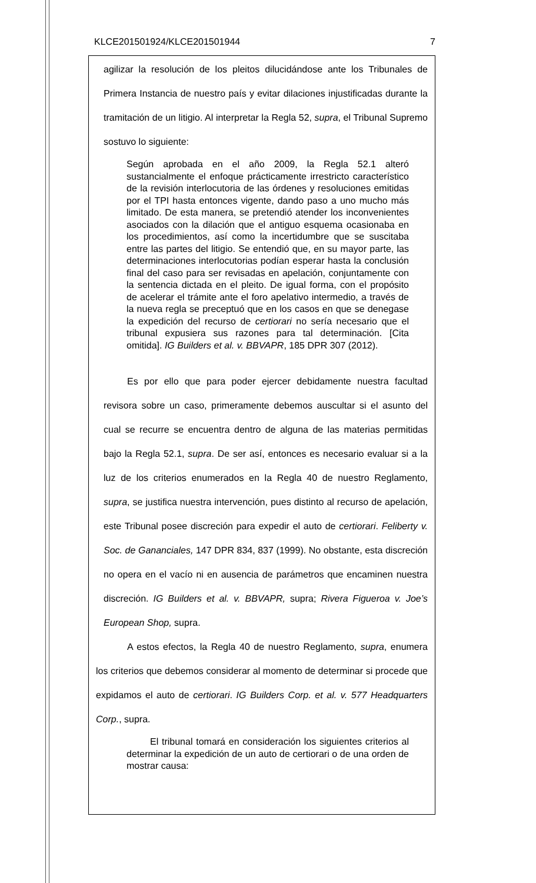KLCE201501924/KLCE201501944 7
agilizar la resolución de los pleitos dilucidándose ante los Tribunales de Primera Instancia de nuestro país y evitar dilaciones injustificadas durante la tramitación de un litigio. Al interpretar la Regla 52, supra, el Tribunal Supremo sostuvo lo siguiente:
Según aprobada en el año 2009, la Regla 52.1 alteró sustancialmente el enfoque prácticamente irrestricto característico de la revisión interlocutoria de las órdenes y resoluciones emitidas por el TPI hasta entonces vigente, dando paso a uno mucho más limitado. De esta manera, se pretendió atender los inconvenientes asociados con la dilación que el antiguo esquema ocasionaba en los procedimientos, así como la incertidumbre que se suscitaba entre las partes del litigio. Se entendió que, en su mayor parte, las determinaciones interlocutorias podían esperar hasta la conclusión final del caso para ser revisadas en apelación, conjuntamente con la sentencia dictada en el pleito. De igual forma, con el propósito de acelerar el trámite ante el foro apelativo intermedio, a través de la nueva regla se preceptuó que en los casos en que se denegase la expedición del recurso de certiorari no sería necesario que el tribunal expusiera sus razones para tal determinación. [Cita omitida]. IG Builders et al. v. BBVAPR, 185 DPR 307 (2012).
Es por ello que para poder ejercer debidamente nuestra facultad revisora sobre un caso, primeramente debemos auscultar si el asunto del cual se recurre se encuentra dentro de alguna de las materias permitidas bajo la Regla 52.1, supra. De ser así, entonces es necesario evaluar si a la luz de los criterios enumerados en la Regla 40 de nuestro Reglamento, supra, se justifica nuestra intervención, pues distinto al recurso de apelación, este Tribunal posee discreción para expedir el auto de certiorari. Feliberty v. Soc. de Gananciales, 147 DPR 834, 837 (1999). No obstante, esta discreción no opera en el vacío ni en ausencia de parámetros que encaminen nuestra discreción. IG Builders et al. v. BBVAPR, supra; Rivera Figueroa v. Joe’s European Shop, supra.
A estos efectos, la Regla 40 de nuestro Reglamento, supra, enumera los criterios que debemos considerar al momento de determinar si procede que expidamos el auto de certiorari. IG Builders Corp. et al. v. 577 Headquarters Corp., supra.
El tribunal tomará en consideración los siguientes criterios al determinar la expedición de un auto de certiorari o de una orden de mostrar causa: